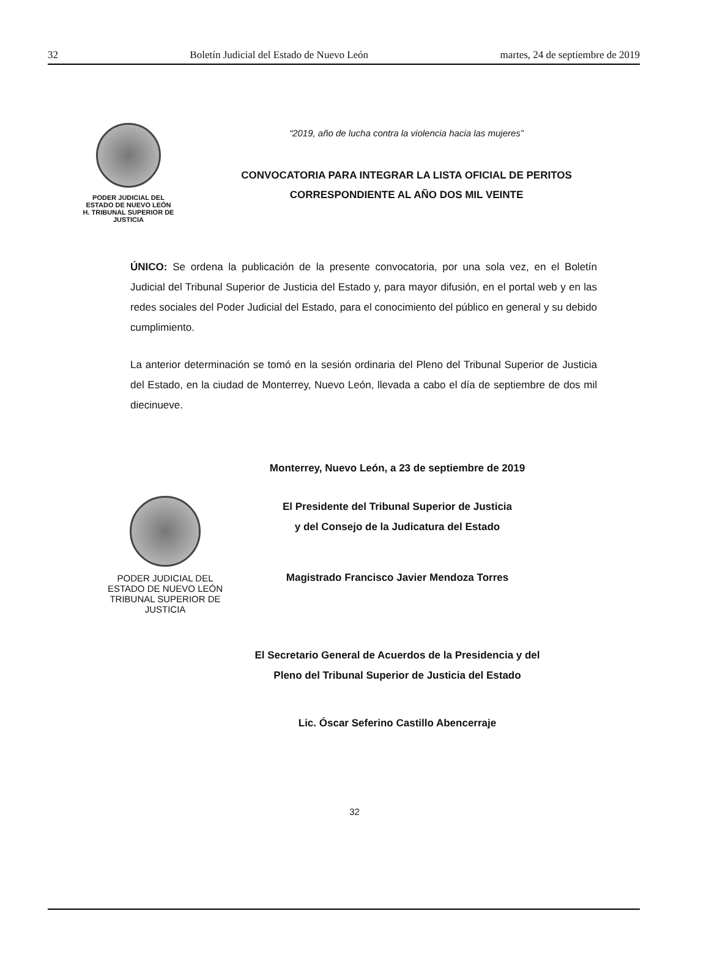32 Boletín Judicial del Estado de Nuevo León martes, 24 de septiembre de 2019
PODER JUDICIAL DEL
ESTADO DE NUEVO LEÓN
H. TRIBUNAL SUPERIOR DE
JUSTICIA
“2019, año de lucha contra la violencia hacia las mujeres”
CONVOCATORIA PARA INTEGRAR LA LISTA OFICIAL DE PERITOS
CORRESPONDIENTE AL AÑO DOS MIL VEINTE
ÚNICO: Se ordena la publicación de la presente convocatoria, por una sola vez, en el Boletín Judicial del Tribunal Superior de Justicia del Estado y, para mayor difusión, en el portal web y en las redes sociales del Poder Judicial del Estado, para el conocimiento del público en general y su debido cumplimiento.
La anterior determinación se tomó en la sesión ordinaria del Pleno del Tribunal Superior de Justicia del Estado, en la ciudad de Monterrey, Nuevo León, llevada a cabo el día de septiembre de dos mil diecinueve.
Monterrey, Nuevo León, a 23 de septiembre de 2019
El Presidente del Tribunal Superior de Justicia
y del Consejo de la Judicatura del Estado
Magistrado Francisco Javier Mendoza Torres
PODER JUDICIAL DEL
ESTADO DE NUEVO LEÓN
TRIBUNAL SUPERIOR DE
JUSTICIA
El Secretario General de Acuerdos de la Presidencia y del
Pleno del Tribunal Superior de Justicia del Estado
Lic. Óscar Seferino Castillo Abencerraje
32